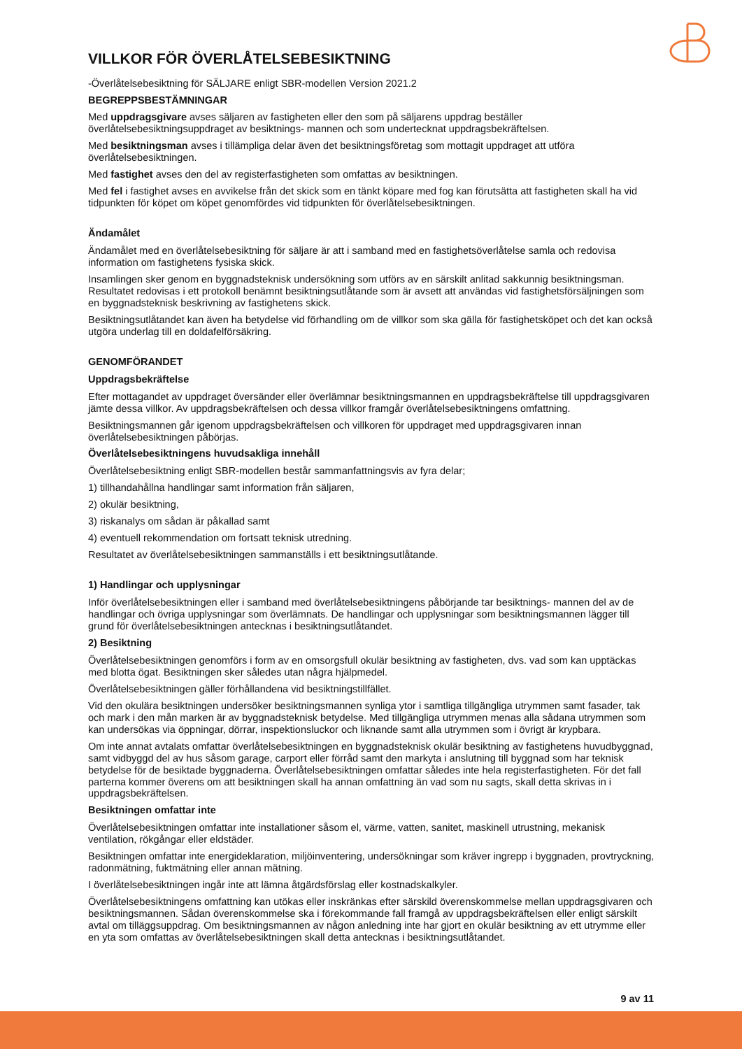VILLKOR FÖR ÖVERLÅTELSEBESIKTNING
-Överlåtelsebesiktning för SÄLJARE enligt SBR-modellen Version 2021.2
BEGREPPSBESTÄMNINGAR
Med uppdragsgivare avses säljaren av fastigheten eller den som på säljarens uppdrag beställer överlåtelsebesiktningsuppdraget av besiktnings- mannen och som undertecknat uppdragsbekräftelsen.
Med besiktningsman avses i tillämpliga delar även det besiktningsföretag som mottagit uppdraget att utföra överlåtelsebesiktningen.
Med fastighet avses den del av registerfastigheten som omfattas av besiktningen.
Med fel i fastighet avses en avvikelse från det skick som en tänkt köpare med fog kan förutsätta att fastigheten skall ha vid tidpunkten för köpet om köpet genomfördes vid tidpunkten för överlåtelsebesiktningen.
Ändamålet
Ändamålet med en överlåtelsebesiktning för säljare är att i samband med en fastighetsöverlåtelse samla och redovisa information om fastighetens fysiska skick.
Insamlingen sker genom en byggnadsteknisk undersökning som utförs av en särskilt anlitad sakkunnig besiktningsman. Resultatet redovisas i ett protokoll benämnt besiktningsutlåtande som är avsett att användas vid fastighetsförsäljningen som en byggnadsteknisk beskrivning av fastighetens skick.
Besiktningsutlåtandet kan även ha betydelse vid förhandling om de villkor som ska gälla för fastighetsköpet och det kan också utgöra underlag till en doldafelförsäkring.
GENOMFÖRANDET
Uppdragsbekräftelse
Efter mottagandet av uppdraget översänder eller överlämnar besiktningsmannen en uppdragsbekräftelse till uppdragsgivaren jämte dessa villkor. Av uppdragsbekräftelsen och dessa villkor framgår överlåtelsebesiktningens omfattning.
Besiktningsmannen går igenom uppdragsbekräftelsen och villkoren för uppdraget med uppdragsgivaren innan överlåtelsebesiktningen påbörjas.
Överlåtelsebesiktningens huvudsakliga innehåll
Överlåtelsebesiktning enligt SBR-modellen består sammanfattningsvis av fyra delar;
1) tillhandahållna handlingar samt information från säljaren,
2) okulär besiktning,
3) riskanalys om sådan är påkallad samt
4) eventuell rekommendation om fortsatt teknisk utredning.
Resultatet av överlåtelsebesiktningen sammanställs i ett besiktningsutlåtande.
1) Handlingar och upplysningar
Inför överlåtelsebesiktningen eller i samband med överlåtelsebesiktningens påbörjande tar besiktnings- mannen del av de handlingar och övriga upplysningar som överlämnats. De handlingar och upplysningar som besiktningsmannen lägger till grund för överlåtelsebesiktningen antecknas i besiktningsutlåtandet.
2) Besiktning
Överlåtelsebesiktningen genomförs i form av en omsorgsfull okulär besiktning av fastigheten, dvs. vad som kan upptäckas med blotta ögat. Besiktningen sker således utan några hjälpmedel.
Överlåtelsebesiktningen gäller förhållandena vid besiktningstillfället.
Vid den okulära besiktningen undersöker besiktningsmannen synliga ytor i samtliga tillgängliga utrymmen samt fasader, tak och mark i den mån marken är av byggnadsteknisk betydelse. Med tillgängliga utrymmen menas alla sådana utrymmen som kan undersökas via öppningar, dörrar, inspektionsluckor och liknande samt alla utrymmen som i övrigt är krypbara.
Om inte annat avtalats omfattar överlåtelsebesiktningen en byggnadsteknisk okulär besiktning av fastighetens huvudbyggnad, samt vidbyggd del av hus såsom garage, carport eller förråd samt den markyta i anslutning till byggnad som har teknisk betydelse för de besiktade byggnaderna. Överlåtelsebesiktningen omfattar således inte hela registerfastigheten. För det fall parterna kommer överens om att besiktningen skall ha annan omfattning än vad som nu sagts, skall detta skrivas in i uppdragsbekräftelsen.
Besiktningen omfattar inte
Överlåtelsebesiktningen omfattar inte installationer såsom el, värme, vatten, sanitet, maskinell utrustning, mekanisk ventilation, rökgångar eller eldstäder.
Besiktningen omfattar inte energideklaration, miljöinventering, undersökningar som kräver ingrepp i byggnaden, provtryckning, radonmätning, fuktmätning eller annan mätning.
I överlåtelsebesiktningen ingår inte att lämna åtgärdsförslag eller kostnadskalkyler.
Överlåtelsebesiktningens omfattning kan utökas eller inskränkas efter särskild överenskommelse mellan uppdragsgivaren och besiktningsmannen. Sådan överenskommelse ska i förekommande fall framgå av uppdragsbekräftelsen eller enligt särskilt avtal om tilläggsuppdrag. Om besiktningsmannen av någon anledning inte har gjort en okulär besiktning av ett utrymme eller en yta som omfattas av överlåtelsebesiktningen skall detta antecknas i besiktningsutlåtandet.
9 av 11